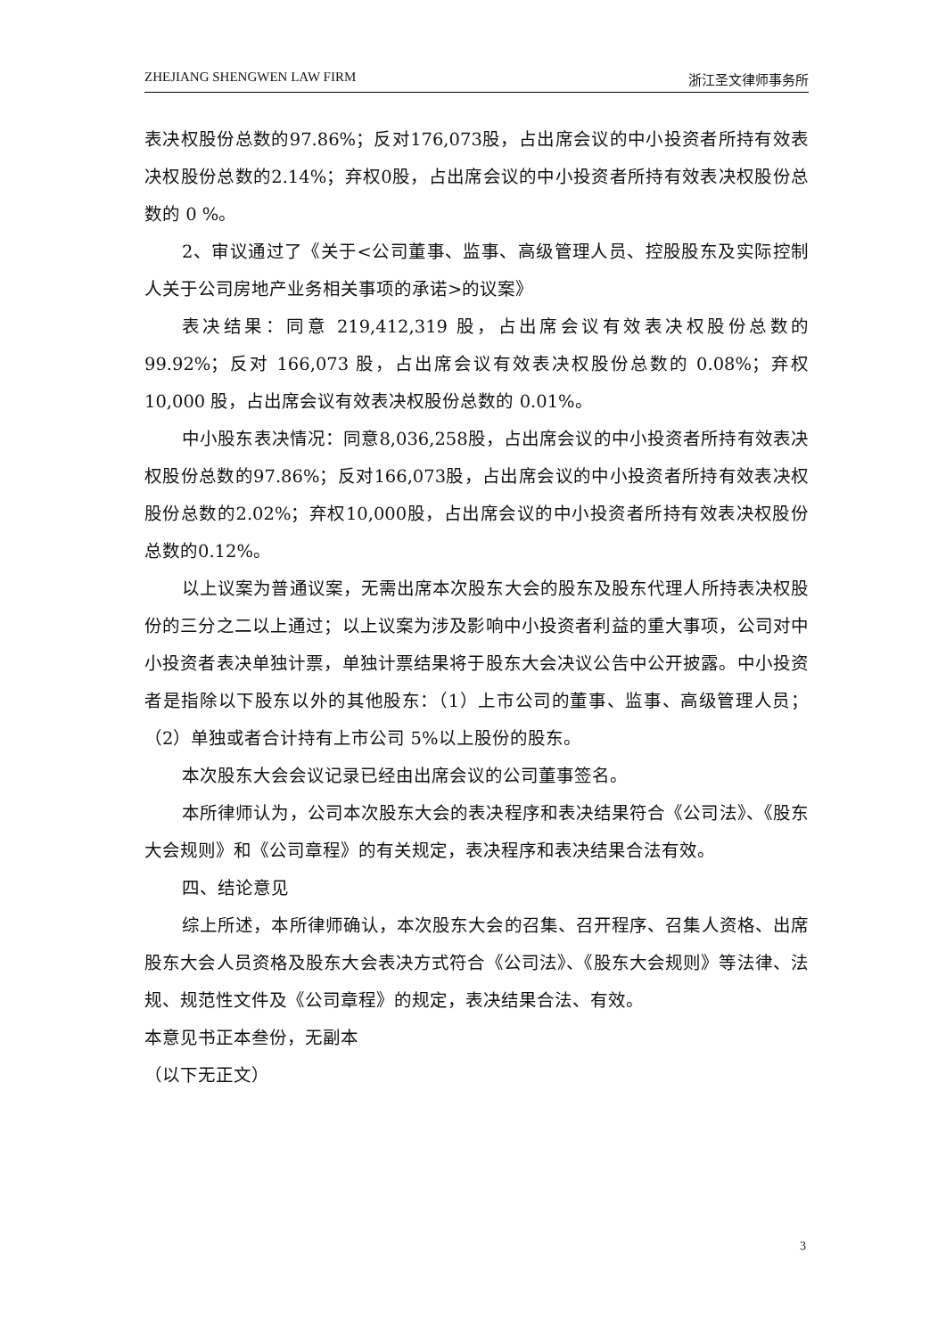ZHEJIANG SHENGWEN LAW FIRM 浙江圣文律师事务所
表决权股份总数的97.86%；反对176,073股，占出席会议的中小投资者所持有效表决权股份总数的2.14%；弃权0股，占出席会议的中小投资者所持有效表决权股份总数的 0 %。
2、审议通过了《关于<公司董事、监事、高级管理人员、控股股东及实际控制人关于公司房地产业务相关事项的承诺>的议案》
表决结果：同意 219,412,319 股，占出席会议有效表决权股份总数的 99.92%；反对 166,073 股，占出席会议有效表决权股份总数的 0.08%；弃权 10,000 股，占出席会议有效表决权股份总数的 0.01%。
中小股东表决情况：同意8,036,258股，占出席会议的中小投资者所持有效表决权股份总数的97.86%；反对166,073股，占出席会议的中小投资者所持有效表决权股份总数的2.02%；弃权10,000股，占出席会议的中小投资者所持有效表决权股份总数的0.12%。
以上议案为普通议案，无需出席本次股东大会的股东及股东代理人所持表决权股份的三分之二以上通过；以上议案为涉及影响中小投资者利益的重大事项，公司对中小投资者表决单独计票，单独计票结果将于股东大会决议公告中公开披露。中小投资者是指除以下股东以外的其他股东：（1）上市公司的董事、监事、高级管理人员；（2）单独或者合计持有上市公司 5%以上股份的股东。
本次股东大会会议记录已经由出席会议的公司董事签名。
本所律师认为，公司本次股东大会的表决程序和表决结果符合《公司法》、《股东大会规则》和《公司章程》的有关规定，表决程序和表决结果合法有效。
四、结论意见
综上所述，本所律师确认，本次股东大会的召集、召开程序、召集人资格、出席股东大会人员资格及股东大会表决方式符合《公司法》、《股东大会规则》等法律、法规、规范性文件及《公司章程》的规定，表决结果合法、有效。
本意见书正本叁份，无副本
（以下无正文）
3